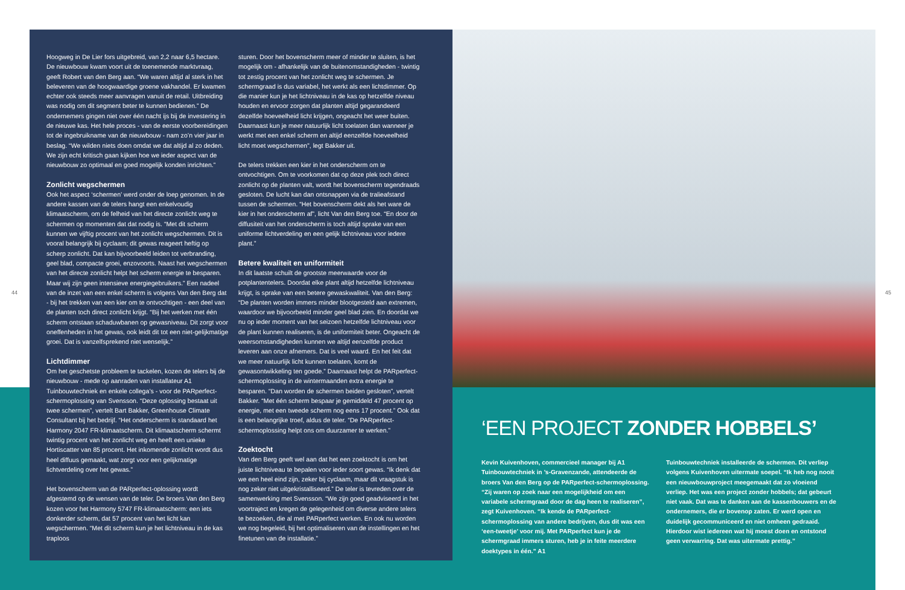44 45
Hoogweg in De Lier fors uitgebreid, van 2,2 naar 6,5 hectare. De nieuwbouw kwam voort uit de toenemende marktvraag, geeft Robert van den Berg aan. “We waren altijd al sterk in het beleveren van de hoogwaardige groene vakhandel. Er kwamen echter ook steeds meer aanvragen vanuit de retail. Uitbreiding was nodig om dit segment beter te kunnen bedienen.” De ondernemers gingen niet over één nacht ijs bij de investering in de nieuwe kas. Het hele proces - van de eerste voorbereidingen tot de ingebruikname van de nieuwbouw - nam zo’n vier jaar in beslag. “We wilden niets doen omdat we dat altijd al zo deden. We zijn echt kritisch gaan kijken hoe we ieder aspect van de nieuwbouw zo optimaal en goed mogelijk konden inrichten.”
Zonlicht wegschermen
Ook het aspect ‘schermen’ werd onder de loep genomen. In de andere kassen van de telers hangt een enkelvoudig klimaatscherm, om de felheid van het directe zonlicht weg te schermen op momenten dat dat nodig is. “Met dit scherm kunnen we vijftig procent van het zonlicht wegschermen. Dit is vooral belangrijk bij cyclaam; dit gewas reageert heftig op scherp zonlicht. Dat kan bijvoorbeeld leiden tot verbranding, geel blad, compacte groei, enzovoorts. Naast het wegschermen van het directe zonlicht helpt het scherm energie te besparen. Maar wij zijn geen intensieve energiegebruikers.” Een nadeel van de inzet van een enkel scherm is volgens Van den Berg dat - bij het trekken van een kier om te ontvochtigen - een deel van de planten toch direct zonlicht krijgt. “Bij het werken met één scherm ontstaan schaduwbanen op gewasniveau. Dit zorgt voor oneffenheden in het gewas, ook leidt dit tot een niet-gelijkmatige groei. Dat is vanzelfsprekend niet wenselijk.”
Lichtdimmer
Om het geschetste probleem te tackelen, kozen de telers bij de nieuwbouw - mede op aanraden van installateur A1 Tuinbouwtechniek en enkele collega’s - voor de PARperfect-schermoplossing van Svensson. “Deze oplossing bestaat uit twee schermen”, vertelt Bart Bakker, Greenhouse Climate Consultant bij het bedrijf. “Het onderscherm is standaard het Harmony 2047 FR-klimaatscherm. Dit klimaatscherm schermt twintig procent van het zonlicht weg en heeft een unieke Hortiscatter van 85 procent. Het inkomende zonlicht wordt dus heel diffuus gemaakt, wat zorgt voor een gelijkmatige lichtverdeling over het gewas.”
Het bovenscherm van de PARperfect-oplossing wordt afgestemd op de wensen van de teler. De broers Van den Berg kozen voor het Harmony 5747 FR-klimaatscherm: een iets donkerder scherm, dat 57 procent van het licht kan wegschermen. “Met dit scherm kun je het lichtniveau in de kas traploos
sturen. Door het bovenscherm meer of minder te sluiten, is het mogelijk om - afhankelijk van de buitenomstandigheden - twintig tot zestig procent van het zonlicht weg te schermen. Je schermgraad is dus variabel, het werkt als een lichtdimmer. Op die manier kun je het lichtniveau in de kas op hetzelfde niveau houden en ervoor zorgen dat planten altijd gegarandeerd dezelfde hoeveelheid licht krijgen, ongeacht het weer buiten. Daarnaast kun je meer natuurlijk licht toelaten dan wanneer je werkt met een enkel scherm en altijd eenzelfde hoeveelheid licht moet wegschermen”, legt Bakker uit.
De telers trekken een kier in het onderscherm om te ontvochtigen. Om te voorkomen dat op deze plek toch direct zonlicht op de planten valt, wordt het bovenscherm tegendraads gesloten. De lucht kan dan ontsnappen via de tralieafstand tussen de schermen. “Het bovenscherm dekt als het ware de kier in het onderscherm af”, licht Van den Berg toe. “En door de diffusiteit van het onderscherm is toch altijd sprake van een uniforme lichtverdeling en een gelijk lichtniveau voor iedere plant.”
Betere kwaliteit en uniformiteit
In dit laatste schuilt de grootste meerwaarde voor de potplantentelers. Doordat elke plant altijd hetzelfde lichtniveau krijgt, is sprake van een betere gewaskwaliteit. Van den Berg: “De planten worden immers minder blootgesteld aan extremen, waardoor we bijvoorbeeld minder geel blad zien. En doordat we nu op ieder moment van het seizoen hetzelfde lichtniveau voor de plant kunnen realiseren, is de uniformiteit beter. Ongeacht de weersomstandigheden kunnen we altijd eenzelfde product leveren aan onze afnemers. Dat is veel waard. En het feit dat we meer natuurlijk licht kunnen toelaten, komt de gewasontwikkeling ten goede.” Daarnaast helpt de PARperfect-schermoplossing in de wintermaanden extra energie te besparen. “Dan worden de schermen beiden gesloten”, vertelt Bakker. “Met één scherm bespaar je gemiddeld 47 procent op energie, met een tweede scherm nog eens 17 procent.” Ook dat is een belangrijke troef, aldus de teler. “De PARperfect-schermoplossing helpt ons om duurzamer te werken.”
Zoektocht
Van den Berg geeft wel aan dat het een zoektocht is om het juiste lichtniveau te bepalen voor ieder soort gewas. “Ik denk dat we een heel eind zijn, zeker bij cyclaam, maar dit vraagstuk is nog zeker niet uitgekristalliseerd.” De teler is tevreden over de samenwerking met Svensson. “We zijn goed geadviseerd in het voortraject en kregen de gelegenheid om diverse andere telers te bezoeken, die al met PARperfect werken. En ook nu worden we nog begeleid, bij het optimaliseren van de instellingen en het finetunen van de installatie.”
‘EEN PROJECT ZONDER HOBBELS’
Kevin Kuivenhoven, commercieel manager bij A1 Tuinbouwtechniek in ’s-Gravenzande, attendeerde de broers Van den Berg op de PARperfect-schermoplossing. “Zij waren op zoek naar een mogelijkheid om een variabele schermgraad door de dag heen te realiseren”, zegt Kuivenhoven. “Ik kende de PARperfect-schermoplossing van andere bedrijven, dus dit was een ‘een-tweetje’ voor mij. Met PARperfect kun je de schermgraad immers sturen, heb je in feite meerdere doektypes in één.” A1
Tuinbouwtechniek installeerde de schermen. Dit verliep volgens Kuivenhoven uitermate soepel. “Ik heb nog nooit een nieuwbouwproject meegemaakt dat zo vloeiend verliep. Het was een project zonder hobbels; dat gebeurt niet vaak. Dat was te danken aan de kassenbouwers en de ondernemers, die er bovenop zaten. Er werd open en duidelijk gecommuniceerd en niet omheen gedraaid. Hierdoor wist iedereen wat hij moest doen en ontstond geen verwarring. Dat was uitermate prettig.”